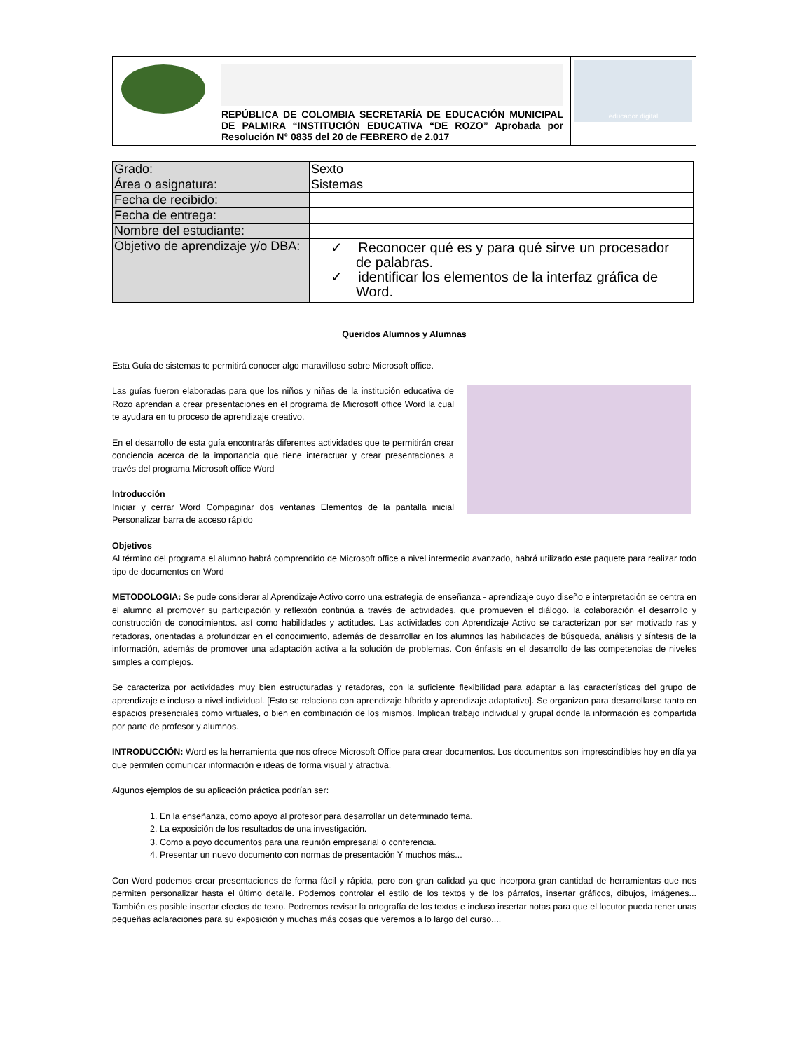| | REPÚBLICA DE COLOMBIA SECRETARÍA DE EDUCACIÓN MUNICIPAL DE PALMIRA “INSTITUCIÓN EDUCATIVA “DE ROZO” Aprobada por Resolución N° 0835 del 20 de FEBRERO de 2.017 | educador digital |
| Grado: | Sexto |
| Área o asignatura: | Sistemas |
| Fecha de recibido: | |
| Fecha de entrega: | |
| Nombre del estudiante: | |
| Objetivo de aprendizaje y/o DBA: | ✓ Reconocer qué es y para qué sirve un procesador de palabras. ✓ identificar los elementos de la interfaz gráfica de Word. |
Queridos Alumnos y Alumnas
Esta Guía de sistemas te permitirá conocer algo maravilloso sobre Microsoft office.
Las guías fueron elaboradas para que los niños y niñas de la institución educativa de Rozo aprendan a crear presentaciones en el programa de Microsoft office Word la cual te ayudara en tu proceso de aprendizaje creativo.
En el desarrollo de esta guía encontrarás diferentes actividades que te permitirán crear conciencia acerca de la importancia que tiene interactuar y crear presentaciones a través del programa Microsoft office Word
Introducción
Iniciar y cerrar Word Compaginar dos ventanas Elementos de la pantalla inicial Personalizar barra de acceso rápido
Objetivos
Al término del programa el alumno habrá comprendido de Microsoft office a nivel intermedio avanzado, habrá utilizado este paquete para realizar todo tipo de documentos en Word
METODOLOGIA: Se pude considerar al Aprendizaje Activo corro una estrategia de enseñanza - aprendizaje cuyo diseño e interpretación se centra en el alumno al promover su participación y reflexión continúa a través de actividades, que promueven el diálogo. la colaboración el desarrollo y construcción de conocimientos. así como habilidades y actitudes. Las actividades con Aprendizaje Activo se caracterizan por ser motivado ras y retadoras, orientadas a profundizar en el conocimiento, además de desarrollar en los alumnos las habilidades de búsqueda, análisis y síntesis de la información, además de promover una adaptación activa a la solución de problemas. Con énfasis en el desarrollo de las competencias de niveles simples a complejos.
Se caracteriza por actividades muy bien estructuradas y retadoras, con la suficiente flexibilidad para adaptar a las características del grupo de aprendizaje e incluso a nivel individual. [Esto se relaciona con aprendizaje híbrido y aprendizaje adaptativo]. Se organizan para desarrollarse tanto en espacios presenciales como virtuales, o bien en combinación de los mismos. Implican trabajo individual y grupal donde la información es compartida por parte de profesor y alumnos.
INTRODUCCIÓN: Word es la herramienta que nos ofrece Microsoft Office para crear documentos. Los documentos son imprescindibles hoy en día ya que permiten comunicar información e ideas de forma visual y atractiva.
Algunos ejemplos de su aplicación práctica podrían ser:
1. En la enseñanza, como apoyo al profesor para desarrollar un determinado tema.
2. La exposición de los resultados de una investigación.
3. Como a poyo documentos para una reunión empresarial o conferencia.
4. Presentar un nuevo documento con normas de presentación Y muchos más...
Con Word podemos crear presentaciones de forma fácil y rápida, pero con gran calidad ya que incorpora gran cantidad de herramientas que nos permiten personalizar hasta el último detalle. Podemos controlar el estilo de los textos y de los párrafos, insertar gráficos, dibujos, imágenes... También es posible insertar efectos de texto. Podremos revisar la ortografía de los textos e incluso insertar notas para que el locutor pueda tener unas pequeñas aclaraciones para su exposición y muchas más cosas que veremos a lo largo del curso....